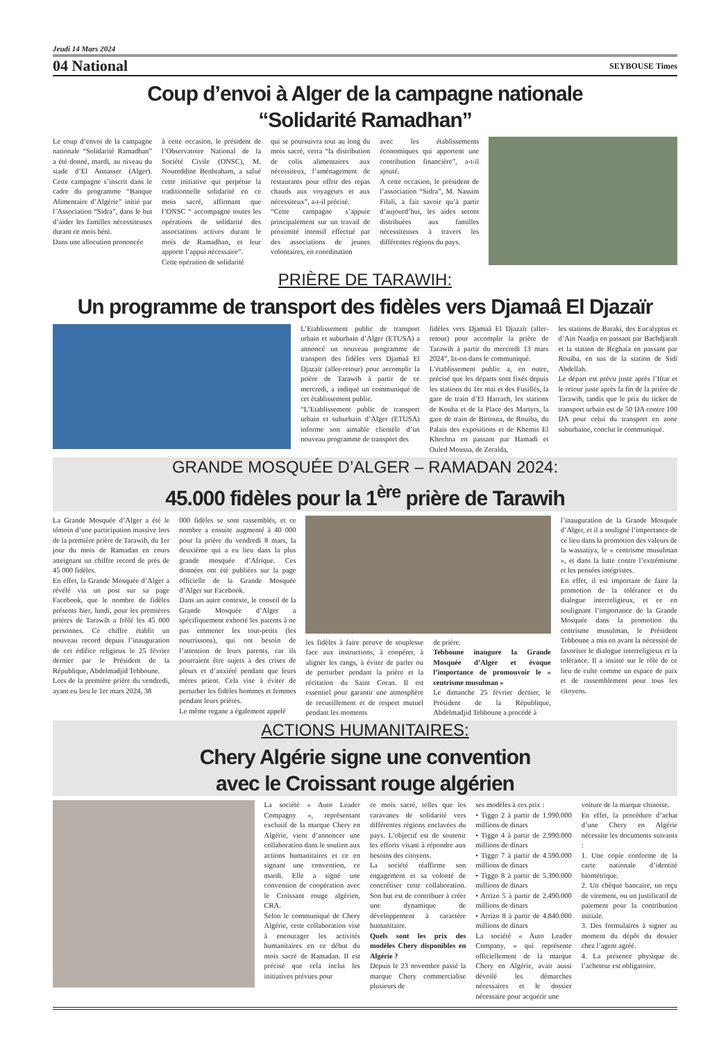Jeudi 14 Mars 2024
04 National SEYBOUSE Times
Coup d’envoi à Alger de la campagne nationale
“Solidarité Ramadhan”
Le coup d’envoi de la campagne nationale “Solidarité Ramadhan” a été donné, mardi, au niveau du stade d’El Annasser (Alger). Cette campagne s’inscrit dans le cadre du programme “Banque Alimentaire d’Algérie” initié par l’Association “Sidra”, dans le but d’aider les familles nécessiteuses durant ce mois béni.
Dans une allocution prononcée
à cette occasion, le président de l’Observatoire National de la Société Civile (ONSC), M. Noureddine Benbraham, a salué cette initiative qui perpétue la traditionnelle solidarité en ce mois sacré, affirmant que l’ONSC “ accompagne toutes les opérations de solidarité des associations actives durant le mois de Ramadhan, et leur apporte l’appui nécessaire”.
Cette opération de solidarité
qui se poursuivra tout au long du mois sacré, verra “la distribution de colis alimentaires aux nécessiteux, l’aménagement de restaurants pour offrir des repas chauds aux voyageurs et aux nécessiteux”, a-t-il précisé.
“Cette campagne s’appuie principalement sur un travail de proximité intensif effectué par des associations de jeunes volontaires, en coordination
avec les établissements économiques qui apportent une contribution financière”, a-t-il ajouté.
A cette occasion, le président de l’association “Sidra”, M. Nassim Filali, a fait savoir qu’à partir d’aujourd’hui, les aides seront distribuées aux familles nécessiteuses à travers les différentes régions du pays.
PRIÈRE DE TARAWIH:
Un programme de transport des fidèles vers Djamaâ El Djazaïr
L’Etablissement public de transport urbain et suburbain d’Alger (ETUSA) a annoncé un nouveau programme de transport des fidèles vers Djamaâ El Djazaïr (aller-retour) pour accomplir la prière de Tarawih à partir de ce mercredi, a indiqué un communiqué de cet établissement public.
“L’Etablissement public de transport urbain et suburbain d’Alger (ETUSA) informe son aimable clientèle d’un nouveau programme de transport des
fidèles vers Djamaâ El Djazaïr (aller-retour) pour accomplir la prière de Tarawih à partir du mercredi 13 mars 2024”, lit-on dans le communiqué.
L’établissement public a, en outre, précisé que les départs sont fixés depuis les stations du 1er mai et des Fusillés, la gare de train d’El Harrach, les stations de Kouba et de la Place des Martyrs, la gare de train de Birtouta, de Rouiba, du Palais des expositions et de Khemis El Khechna en passant par Hamadi et Ouled Moussa, de Zeralda,
les stations de Baraki, des Eucalyptus et d’Ain Naadja en passant par Bachdjarah et la station de Reghaia en passant par Rouiba, en sus de la station de Sidi Abdellah.
Le départ est prévu juste après l’Iftar et le retour juste après la fin de la prière de Tarawih, tandis que le prix du ticket de transport urbain est de 50 DA contre 100 DA pour celui du transport en zone suburbaine, conclut le communiqué.
GRANDE MOSQUÉE D’ALGER – RAMADAN 2024:
45.000 fidèles pour la 1<sup>ère</sup> prière de Tarawih
La Grande Mosquée d’Alger a été le témoin d’une participation massive lors de la première prière de Tarawih, du 1er jour du mois de Ramadan en cours atteignant un chiffre record de près de 45 000 fidèles.
En effet, la Grande Mosquée d’Alger a révélé via un post sur sa page Facebook, que le nombre de fidèles présents hier, lundi, pour les premières prières de Tarawih a frôlé les 45 000 personnes. Ce chiffre établit un nouveau record depuis l’inauguration de cet édifice religieux le 25 février dernier par le Président de la République, Abdelmadjid Tebboune.
Lors de la première prière du vendredi, ayant eu lieu le 1er mars 2024, 38
000 fidèles se sont rassemblés, et ce nombre a ensuite augmenté à 40 000 pour la prière du vendredi 8 mars, la deuxième qui a eu lieu dans la plus grande mosquée d’Afrique. Ces données ont été publiées sur la page officielle de la Grande Mosquée d’Alger sur Facebook.
Dans un autre contexte, le conseil de la Grande Mosquée d’Alger a spécifiquement exhorté les parents à ne pas emmener les tout-petits (les nourrissons), qui ont besoin de l’attention de leurs parents, car ils pourraient être sujets à des crises de pleurs et d’anxiété pendant que leurs mères prient. Cela vise à éviter de perturber les fidèles hommes et femmes pendant leurs prières.
Le même organe a également appelé
les fidèles à faire preuve de souplesse face aux instructions, à coopérer, à aligner les rangs, à éviter de parler ou de perturber pendant la prière et la récitation du Saint Coran. Il est essentiel pour garantir une atmosphère de recueillement et de respect mutuel pendant les moments
de prière.
Tebboune inaugure la Grande Mosquée d’Alger et évoque l’importance de promouvoir le « centrisme musulman »
Le dimanche 25 février dernier, le Président de la République, Abdelmadjid Tebboune a procédé à
l’inauguration de la Grande Mosquée d’Alger, et il a souligné l’importance de ce lieu dans la promotion des valeurs de la wassatiya, le « centrisme musulman », et dans la lutte contre l’extrémisme et les pensées intégristes.
En effet, il est important de faire la promotion de la tolérance et du dialogue interreligieux, et ce en soulignant l’importance de la Grande Mosquée dans la promotion du centrisme musulman, le Président Tebboune a mis en avant la nécessité de favoriser le dialogue interreligieux et la tolérance. Il a insisté sur le rôle de ce lieu de culte comme un espace de paix et de rassemblement pour tous les citoyens.
ACTIONS HUMANITAIRES:
Chery Algérie signe une convention
avec le Croissant rouge algérien
La société « Auto Leader Compagny », représentant exclusif de la marque Chery en Algérie, vient d’annoncer une collaboration dans le soutien aux actions humanitaires et ce en signant une convention, ce mardi. Elle a signé une convention de coopération avec le Croissant rouge algérien, CRA.
Selon le communiqué de Chery Algérie, cette collaboration vise à encourager les activités humanitaires en ce début du mois sacré de Ramadan. Il est précisé que cela inclut les initiatives prévues pour
ce mois sacré, telles que les caravanes de solidarité vers différentes régions enclavées du pays. L’objectif est de soutenir les efforts visant à répondre aux besoins des citoyens.
La société réaffirme son engagement et sa volonté de concrétiser cette collaboration. Son but est de contribuer à créer une dynamique de développement à caractère humanitaire.
Quels sont les prix des modèles Chery disponibles en Algérie ?
Depuis le 23 novembre passé la marque Chery commercialise plusieurs de
ses modèles à ces prix :
• Tiggo 2 à partir de 1.990.000 millions de dinars
• Tiggo 4 à partir de 2.990.000 millions de dinars
• Tiggo 7 à partir de 4.590.000 millions de dinars
• Tiggo 8 à partir de 5.390.000 millions de dinars
• Arrizo 5 à partir de 2.490.000 millions de dinars
• Arrizo 8 à partir de 4.840.000 millions de dinars
La société « Auto Leader Company, » qui représente officiellement de la marque Chery en Algérie, avait aussi dévoilé les démarches nécessaires et le dossier nécessaire pour acquérir une
voiture de la marque chinoise.
En effet, la procédure d’achat d’une Chery en Algérie nécessite les documents suivants :
1. Une copie conforme de la carte nationale d’identité biométrique.
2. Un chèque bancaire, un reçu de virement, ou un justificatif de paiement pour la contribution initiale.
3. Des formulaires à signer au moment du dépôt du dossier chez l’agent agréé.
4. La présence physique de l’acheteur est obligatoire.